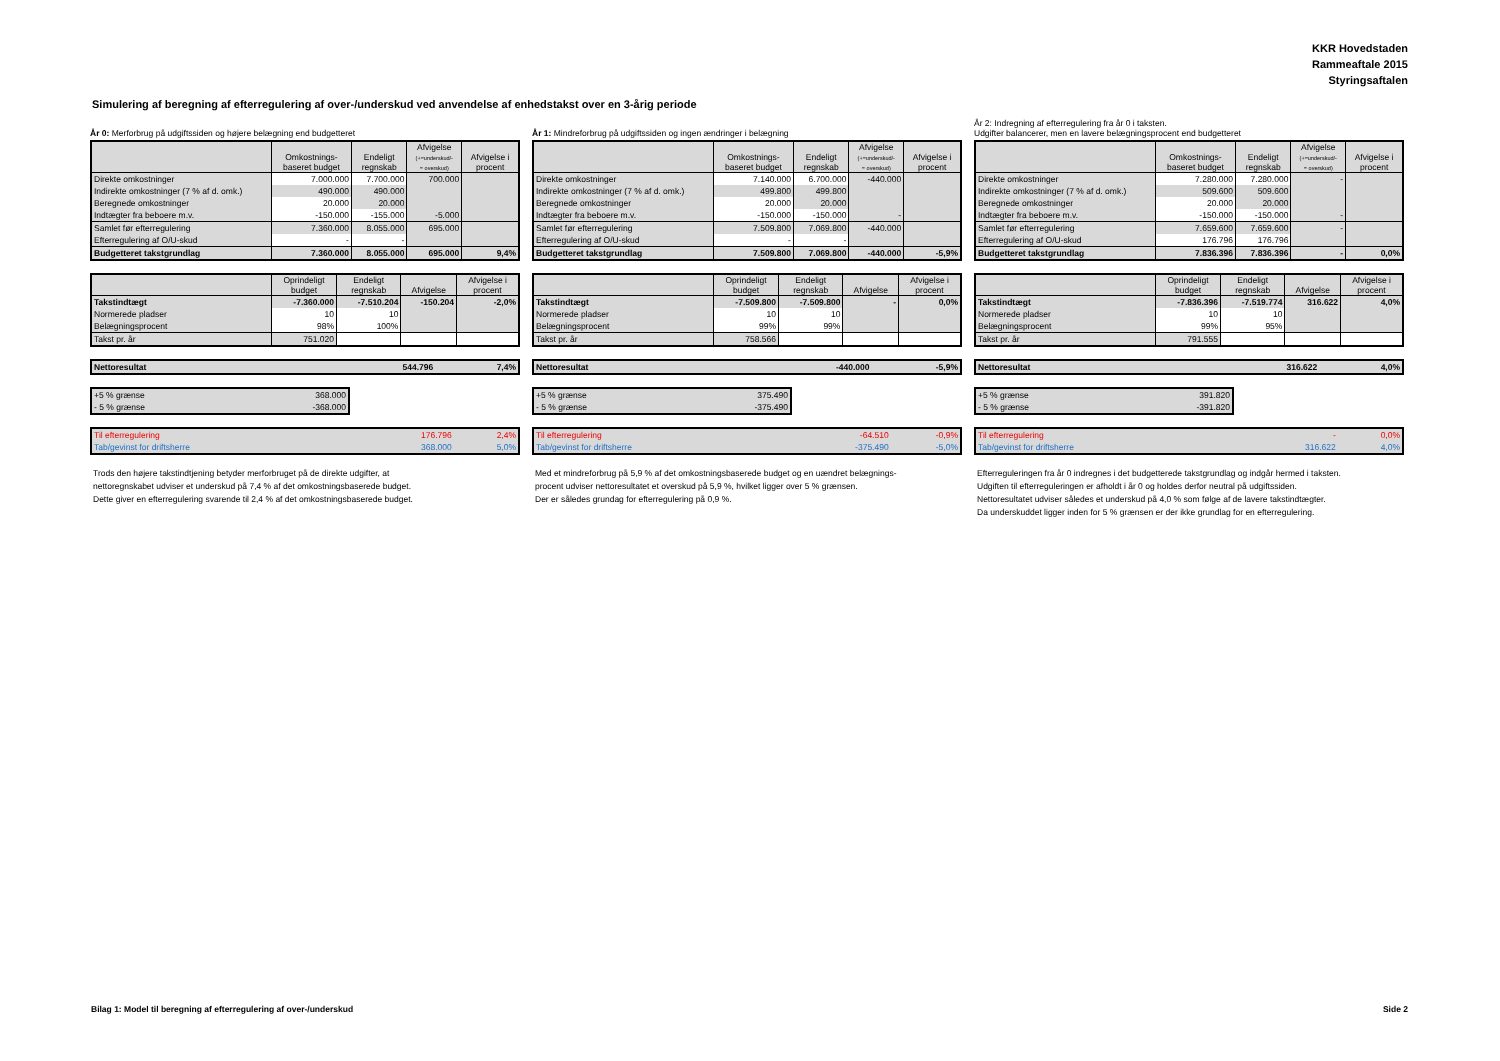KKR Hovedstaden
Rammeaftale 2015
Styringsaftalen
Simulering af beregning af efterregulering af over-/underskud ved anvendelse af enhedstakst over en 3-årig periode
År 0: Merforbrug på udgiftssiden og højere belægning end budgetteret
| | Omkostnings- baseret budget | Endeligt regnskab | Afvigelse (+=underskud/- = overskud) | Afvigelse i procent |
| --- | --- | --- | --- | --- |
| Direkte omkostninger | 7.000.000 | 7.700.000 | 700.000 | |
| Indirekte omkostninger (7 % af d. omk.) | 490.000 | 490.000 | | |
| Beregnede omkostninger | 20.000 | 20.000 | | |
| Indtægter fra beboere m.v. | -150.000 | -155.000 | -5.000 | |
| Samlet før efterregulering | 7.360.000 | 8.055.000 | 695.000 | |
| Efterregulering af O/U-skud | - | - | | |
| Budgetteret takstgrundlag | 7.360.000 | 8.055.000 | 695.000 | 9,4% |
| | Oprindeligt budget | Endeligt regnskab | Afvigelse | Afvigelse i procent |
| --- | --- | --- | --- | --- |
| Takstindtægt | -7.360.000 | -7.510.204 | -150.204 | -2,0% |
| Normerede pladser | 10 | 10 | | |
| Belægningsprocent | 98% | 100% | | |
| Takst pr. år | 751.020 | | | |
| Nettoresultat | | | 544.796 | 7,4% |
| +5 % grænse | 368.000 |
| - 5 % grænse | -368.000 |
| Til efterregulering | 176.796 | 2,4% |
| Tab/gevinst for driftsherre | 368.000 | 5,0% |
Trods den højere takstindtjening betyder merforbruget på de direkte udgifter, at
nettoregnskabet udviser et underskud på 7,4 % af det omkostningsbaserede budget.
Dette giver en efterregulering svarende til 2,4 % af det omkostningsbaserede budget.
År 1: Mindreforbrug på udgiftssiden og ingen ændringer i belægning
| | Omkostnings- baseret budget | Endeligt regnskab | Afvigelse (+=underskud/- = overskud) | Afvigelse i procent |
| --- | --- | --- | --- | --- |
| Direkte omkostninger | 7.140.000 | 6.700.000 | -440.000 | |
| Indirekte omkostninger (7 % af d. omk.) | 499.800 | 499.800 | | |
| Beregnede omkostninger | 20.000 | 20.000 | | |
| Indtægter fra beboere m.v. | -150.000 | -150.000 | - | |
| Samlet før efterregulering | 7.509.800 | 7.069.800 | -440.000 | |
| Efterregulering af O/U-skud | - | - | | |
| Budgetteret takstgrundlag | 7.509.800 | 7.069.800 | -440.000 | -5,9% |
| | Oprindeligt budget | Endeligt regnskab | Afvigelse | Afvigelse i procent |
| --- | --- | --- | --- | --- |
| Takstindtægt | -7.509.800 | -7.509.800 | - | 0,0% |
| Normerede pladser | 10 | 10 | | |
| Belægningsprocent | 99% | 99% | | |
| Takst pr. år | 758.566 | | | |
| Nettoresultat | | | -440.000 | -5,9% |
| +5 % grænse | 375.490 |
| - 5 % grænse | -375.490 |
| Til efterregulering | -64.510 | -0,9% |
| Tab/gevinst for driftsherre | -375.490 | -5,0% |
Med et mindreforbrug på 5,9 % af det omkostningsbaserede budget og en uændret belægnings-
procent udviser nettoresultatet et overskud på 5,9 %, hvilket ligger over 5 % grænsen.
Der er således grundag for efterregulering på 0,9 %.
År 2: Indregning af efterregulering fra år 0 i taksten.
Udgifter balancerer, men en lavere belægningsprocent end budgetteret
| | Omkostnings- baseret budget | Endeligt regnskab | Afvigelse (+=underskud/- = overskud) | Afvigelse i procent |
| --- | --- | --- | --- | --- |
| Direkte omkostninger | 7.280.000 | 7.280.000 | - | |
| Indirekte omkostninger (7 % af d. omk.) | 509.600 | 509.600 | | |
| Beregnede omkostninger | 20.000 | 20.000 | | |
| Indtægter fra beboere m.v. | -150.000 | -150.000 | - | |
| Samlet før efterregulering | 7.659.600 | 7.659.600 | - | |
| Efterregulering af O/U-skud | 176.796 | 176.796 | | |
| Budgetteret takstgrundlag | 7.836.396 | 7.836.396 | - | 0,0% |
| | Oprindeligt budget | Endeligt regnskab | Afvigelse | Afvigelse i procent |
| --- | --- | --- | --- | --- |
| Takstindtægt | -7.836.396 | -7.519.774 | 316.622 | 4,0% |
| Normerede pladser | 10 | 10 | | |
| Belægningsprocent | 99% | 95% | | |
| Takst pr. år | 791.555 | | | |
| Nettoresultat | | | 316.622 | 4,0% |
| +5 % grænse | 391.820 |
| - 5 % grænse | -391.820 |
| Til efterregulering | - | 0,0% |
| Tab/gevinst for driftsherre | 316.622 | 4,0% |
Efterreguleringen fra år 0 indregnes i det budgetterede takstgrundlag og indgår hermed i taksten.
Udgiften til efterreguleringen er afholdt i år 0 og holdes derfor neutral på udgiftssiden.
Nettoresultatet udviser således et underskud på 4,0 % som følge af de lavere takstindtægter.
Da underskuddet ligger inden for 5 % grænsen er der ikke grundlag for en efterregulering.
Bilag 1: Model til beregning af efterregulering af over-/underskud Side 2